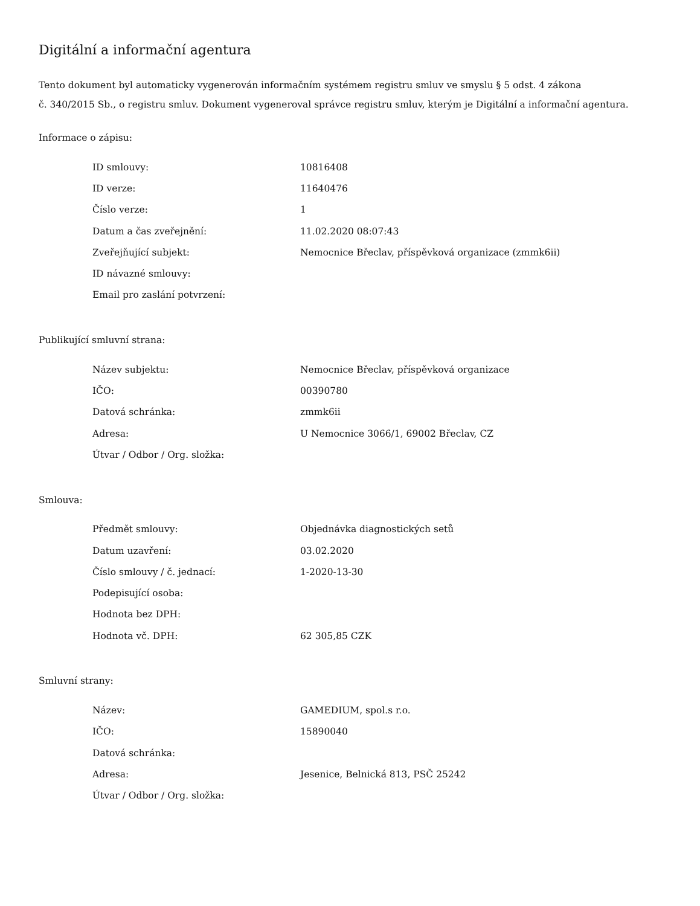Digitální a informační agentura
Tento dokument byl automaticky vygenerován informačním systémem registru smluv ve smyslu § 5 odst. 4 zákona
č. 340/2015 Sb., o registru smluv. Dokument vygeneroval správce registru smluv, kterým je Digitální a informační agentura.
Informace o zápisu:
| ID smlouvy: | 10816408 |
| ID verze: | 11640476 |
| Číslo verze: | 1 |
| Datum a čas zveřejnění: | 11.02.2020 08:07:43 |
| Zveřejňující subjekt: | Nemocnice Břeclav, příspěvková organizace (zmmk6ii) |
| ID návazné smlouvy: | |
| Email pro zaslání potvrzení: | |
Publikující smluvní strana:
| Název subjektu: | Nemocnice Břeclav, příspěvková organizace |
| IČO: | 00390780 |
| Datová schránka: | zmmk6ii |
| Adresa: | U Nemocnice 3066/1, 69002 Břeclav, CZ |
| Útvar / Odbor / Org. složka: | |
Smlouva:
| Předmět smlouvy: | Objednávka diagnostických setů |
| Datum uzavření: | 03.02.2020 |
| Číslo smlouvy / č. jednací: | 1-2020-13-30 |
| Podepisující osoba: | |
| Hodnota bez DPH: | |
| Hodnota vč. DPH: | 62 305,85 CZK |
Smluvní strany:
| Název: | GAMEDIUM, spol.s r.o. |
| IČO: | 15890040 |
| Datová schránka: | |
| Adresa: | Jesenice, Belnická 813, PSČ 25242 |
| Útvar / Odbor / Org. složka: | |